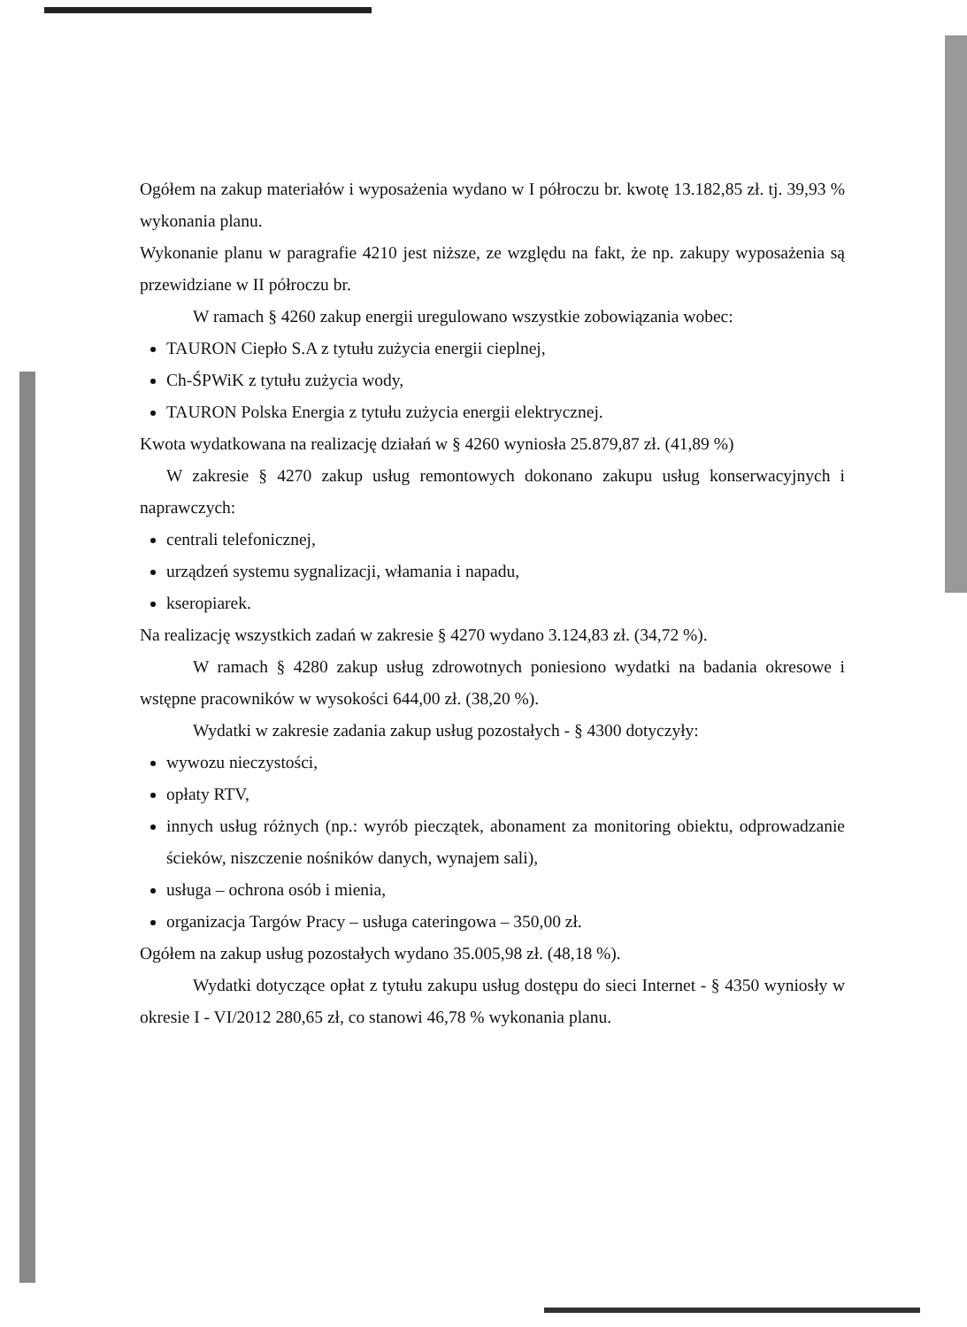Ogółem na zakup materiałów i wyposażenia wydano w I półroczu br. kwotę 13.182,85 zł. tj. 39,93 % wykonania planu.
Wykonanie planu w paragrafie 4210 jest niższe, ze względu na fakt, że np. zakupy wyposażenia są przewidziane w II półroczu br.
W ramach § 4260 zakup energii uregulowano wszystkie zobowiązania wobec:
TAURON Ciepło S.A z tytułu zużycia energii cieplnej,
Ch-ŚPWiK z tytułu zużycia wody,
TAURON Polska Energia z tytułu zużycia energii elektrycznej.
Kwota wydatkowana na realizację działań w § 4260 wyniosła 25.879,87 zł. (41,89 %)
W zakresie § 4270 zakup usług remontowych dokonano zakupu usług konserwacyjnych i naprawczych:
centrali telefonicznej,
urządzeń systemu sygnalizacji, włamania i napadu,
kseropiarek.
Na realizację wszystkich zadań w zakresie § 4270 wydano 3.124,83 zł. (34,72 %).
W ramach § 4280 zakup usług zdrowotnych poniesiono wydatki na badania okresowe i wstępne pracowników w wysokości 644,00 zł. (38,20 %).
Wydatki w zakresie zadania zakup usług pozostałych - § 4300 dotyczyły:
wywozu nieczystości,
opłaty RTV,
innych usług różnych (np.: wyrób pieczątek, abonament za monitoring obiektu, odprowadzanie ścieków, niszczenie nośników danych, wynajem sali),
usługa – ochrona osób i mienia,
organizacja Targów Pracy – usługa cateringowa – 350,00 zł.
Ogółem na zakup usług pozostałych wydano 35.005,98 zł. (48,18 %).
Wydatki dotyczące opłat z tytułu zakupu usług dostępu do sieci Internet - § 4350 wyniosły w okresie I - VI/2012 280,65 zł, co stanowi 46,78 % wykonania planu.